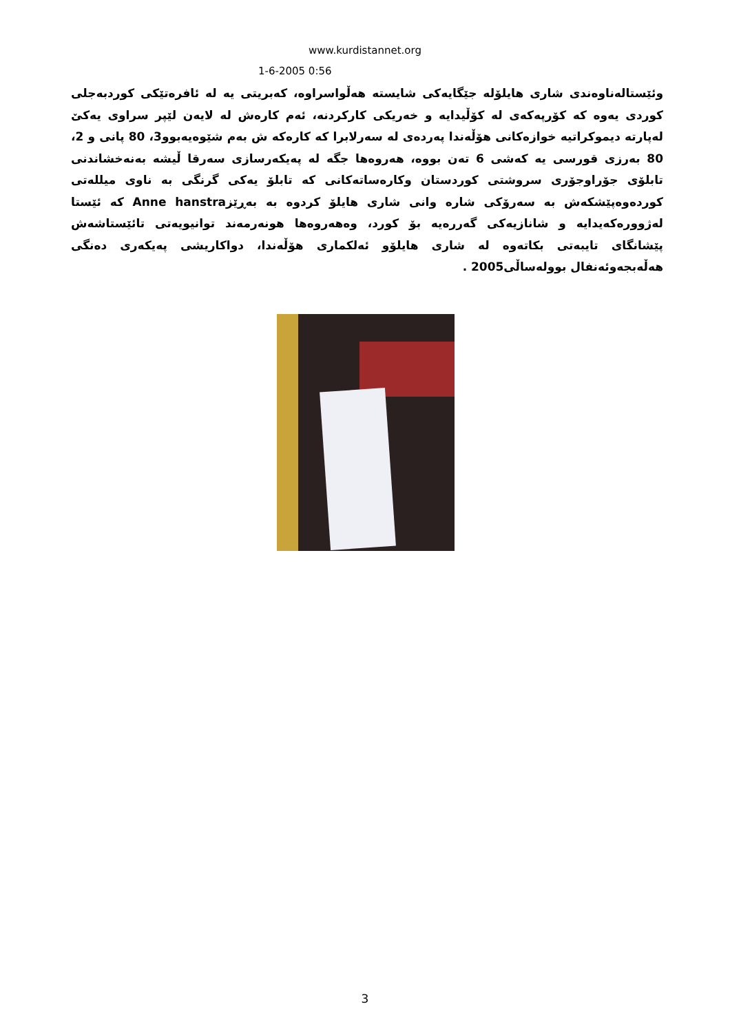www.kurdistannet.org
1-6-2005 0:56
وئێستالەناوەندی شاری هایلۆلە جێگایەکی شایستە هەڵواسراوە، کەبریتی یە لە ئافرەتێکی کوردبەجلی کوردی یەوە کە کۆرپەکەی لە کۆڵیدایە و خەریکی کارکردنە، ئەم کارەش لە لایەن لێپر سراوی یەکێ لەپارتە دیموکراتیە خوازەکانی هۆڵەندا پەردەی لە سەرلابرا کە کارەکە ش بەم شێوەیەبوو3، 80 پانی و 2، 80 بەرزی قورسی یە کەشی 6 تەن بووە، هەروەها جگە لە پەیکەرسازی سەرقا ڵیشە بەنەخشاندنی تابلۆی جۆراوجۆری سروشتی کوردستان وکارەساتەکانی کە تابلۆ یەکی گرنگی بە ناوی میللەتی کوردەوەپێشکەش بە سەرۆکی شارە وانی شاری هایلۆ کردوە بە بەڕێزAnne hanstra کە ئێستا لەژوورەکەیدایە و شانازیەکی گەررەیە بۆ کورد، وەهەروەها هونەرمەند توانیویەتی تائێستاشەش پێشانگای تایبەتی بکاتەوە لە شاری هایلۆو ئەلکماری هۆڵەندا، دواکاریشی پەیکەری دەنگی هەڵەبجەوئەنفال بوولەساڵی2005 .
3